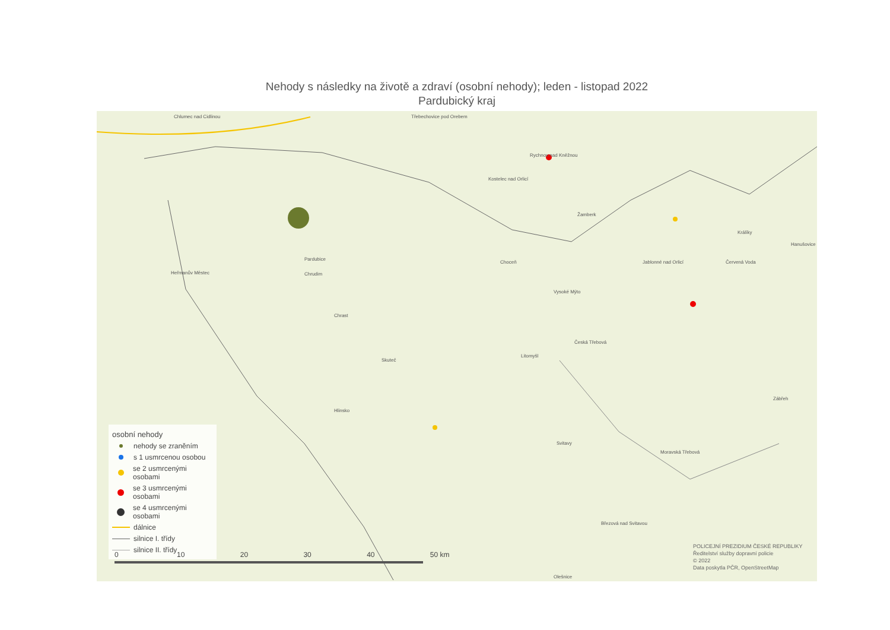Nehody s následky na životě a zdraví (osobní nehody); leden - listopad 2022
Pardubický kraj
Třebechovice pod Orebem Chlumec nad Cidlinou
Pardubice
Rychnov nad Kněžnou
Kostelec nad Orlicí
Žamberk
Králíky
Hanušovice
Jablonné nad Orlicí Červená Voda Choceň
Heřmanův Městec Chrudim
Vysoké Mýto
Česká Třebová
Litomyšl
Skuteč
Chrast
Hlinsko
Svitavy
Moravská Třebová
Březová nad Svitavou
Olešnice
Zábřeh
osobní nehody
nehody se zraněním
s 1 usmrcenou osobou
se 2 usmrcenými osobami
se 3 usmrcenými osobami
se 4 usmrcenými osobami
dálnice
silnice I. třídy
silnice II. třídy
0 10 20 30 40 50 km
POLICEJNÍ PREZIDIUM ČESKÉ REPUBLIKY
Ředitelství služby dopravní policie
© 2022
Data poskytla PČR, OpenStreetMap